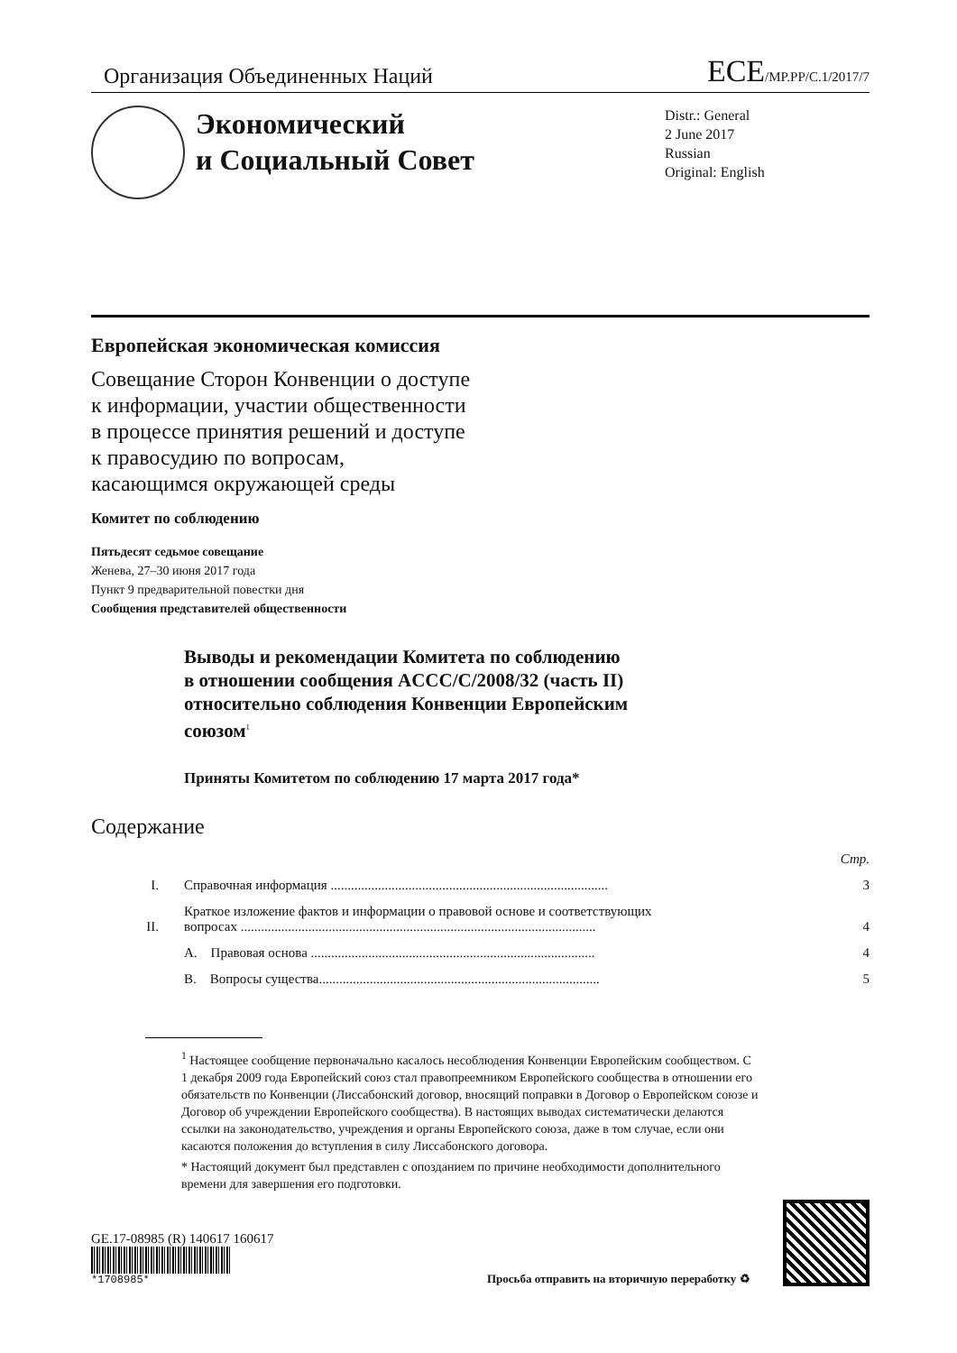Организация Объединенных Наций ECE/MP.PP/C.1/2017/7
Экономический
и Социальный Совет
Distr.: General
2 June 2017
Russian
Original: English
Европейская экономическая комиссия
Совещание Сторон Конвенции о доступе
к информации, участии общественности
в процессе принятия решений и доступе
к правосудию по вопросам,
касающимся окружающей среды
Комитет по соблюдению
Пятьдесят седьмое совещание
Женева, 27–30 июня 2017 года
Пункт 9 предварительной повестки дня
Сообщения представителей общественности
Выводы и рекомендации Комитета по соблюдению
в отношении сообщения ACCC/C/2008/32 (часть II)
относительно соблюдения Конвенции Европейским
союзом<sup>1</sup>
Приняты Комитетом по соблюдению 17 марта 2017 года*
Содержание
| | | Стр. |
| I. | Справочная информация .................................................................................. | 3 |
| II. | Краткое изложение фактов и информации о правовой основе и соответствующих вопросах ......................................................................................................... | 4 |
| | A. Правовая основа .................................................................................... | 4 |
| | B. Вопросы существа................................................................................... | 5 |
<sup>1</sup> Настоящее сообщение первоначально касалось несоблюдения Конвенции Европейским сообществом. С 1 декабря 2009 года Европейский союз стал правопреемником Европейского сообщества в отношении его обязательств по Конвенции (Лиссабонский договор, вносящий поправки в Договор о Европейском союзе и Договор об учреждении Европейского сообщества). В настоящих выводах систематически делаются ссылки на законодательство, учреждения и органы Европейского союза, даже в том случае, если они касаются положения до вступления в силу Лиссабонского договора.
* Настоящий документ был представлен с опозданием по причине необходимости дополнительного времени для завершения его подготовки.
GE.17-08985 (R) 140617 160617
*1708985*
Просьба отправить на вторичную переработку ♻